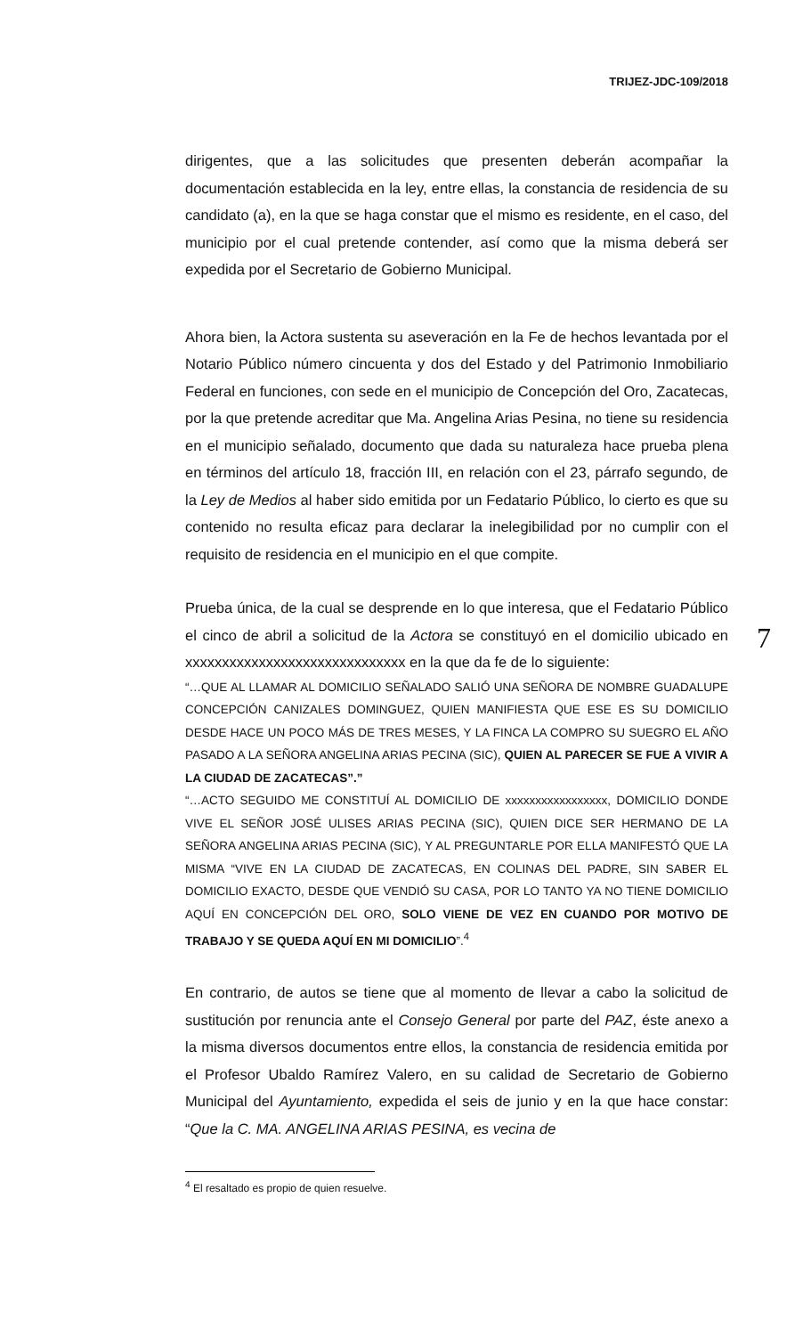TRIJEZ-JDC-109/2018
dirigentes, que a las solicitudes que presenten deberán acompañar la documentación establecida en la ley, entre ellas, la constancia de residencia de su candidato (a), en la que se haga constar que el mismo es residente, en el caso, del municipio por el cual pretende contender, así como que la misma deberá ser expedida por el Secretario de Gobierno Municipal.
Ahora bien, la Actora sustenta su aseveración en la Fe de hechos levantada por el Notario Público número cincuenta y dos del Estado y del Patrimonio Inmobiliario Federal en funciones, con sede en el municipio de Concepción del Oro, Zacatecas, por la que pretende acreditar que Ma. Angelina Arias Pesina, no tiene su residencia en el municipio señalado, documento que dada su naturaleza hace prueba plena en términos del artículo 18, fracción III, en relación con el 23, párrafo segundo, de la Ley de Medios al haber sido emitida por un Fedatario Público, lo cierto es que su contenido no resulta eficaz para declarar la inelegibilidad por no cumplir con el requisito de residencia en el municipio en el que compite.
Prueba única, de la cual se desprende en lo que interesa, que el Fedatario Público el cinco de abril a solicitud de la Actora se constituyó en el domicilio ubicado en xxxxxxxxxxxxxxxxxxxxxxxxxxxxxx en la que da fe de lo siguiente:
“…QUE AL LLAMAR AL DOMICILIO SEÑALADO SALIÓ UNA SEÑORA DE NOMBRE GUADALUPE CONCEPCIÓN CANIZALES DOMINGUEZ, QUIEN MANIFIESTA QUE ESE ES SU DOMICILIO DESDE HACE UN POCO MÁS DE TRES MESES, Y LA FINCA LA COMPRO SU SUEGRO EL AÑO PASADO A LA SEÑORA ANGELINA ARIAS PECINA (SIC), QUIEN AL PARECER SE FUE A VIVIR A LA CIUDAD DE ZACATECAS”.”
“…ACTO SEGUIDO ME CONSTITUÍ AL DOMICILIO DE xxxxxxxxxxxxxxxxx, DOMICILIO DONDE VIVE EL SEÑOR JOSÉ ULISES ARIAS PECINA (SIC), QUIEN DICE SER HERMANO DE LA SEÑORA ANGELINA ARIAS PECINA (SIC), Y AL PREGUNTARLE POR ELLA MANIFESTÓ QUE LA MISMA “VIVE EN LA CIUDAD DE ZACATECAS, EN COLINAS DEL PADRE, SIN SABER EL DOMICILIO EXACTO, DESDE QUE VENDIÓ SU CASA, POR LO TANTO YA NO TIENE DOMICILIO AQUÍ EN CONCEPCIÓN DEL ORO, SOLO VIENE DE VEZ EN CUANDO POR MOTIVO DE TRABAJO Y SE QUEDA AQUÍ EN MI DOMICILIO”.<sup>4</sup>
En contrario, de autos se tiene que al momento de llevar a cabo la solicitud de sustitución por renuncia ante el Consejo General por parte del PAZ, éste anexo a la misma diversos documentos entre ellos, la constancia de residencia emitida por el Profesor Ubaldo Ramírez Valero, en su calidad de Secretario de Gobierno Municipal del Ayuntamiento, expedida el seis de junio y en la que hace constar: “Que la C. MA. ANGELINA ARIAS PESINA, es vecina de
7
<sup>4</sup> El resaltado es propio de quien resuelve.